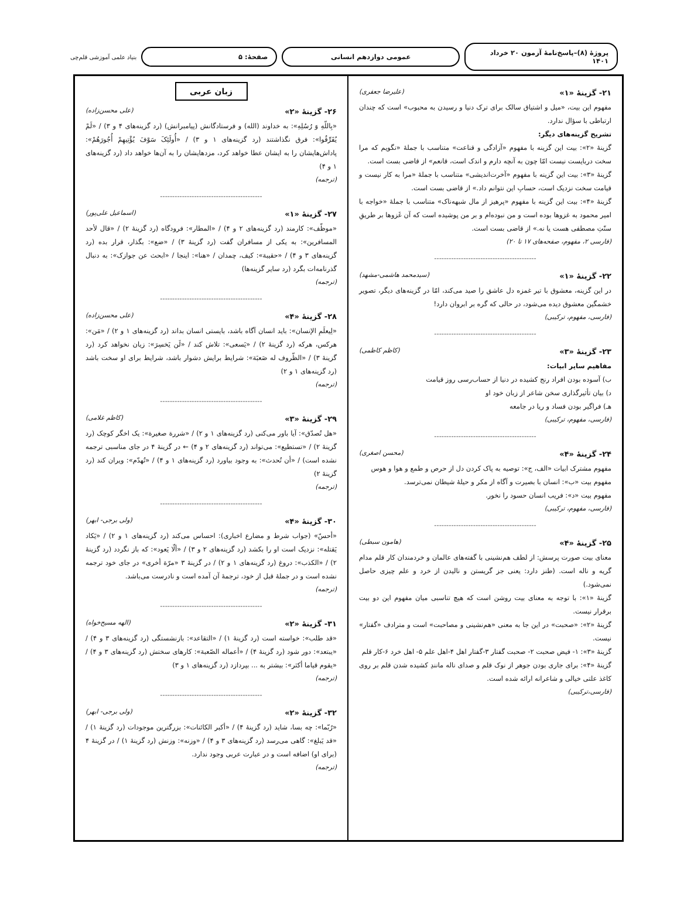پروژهٔ (۸)–پاسخ‌نامهٔ آزمون ۲۰ خرداد ۱۴۰۱
عمومی دوازدهم انسانی صفحهٔ: ۵
بنیاد علمی آموزشی قلم‌چی
۲۱- گزینهٔ «۱» (علیرضا جعفری)
مفهوم این بیت، «میل و اشتیاق سالک برای ترک دنیا و رسیدن به محبوب» است که چندان ارتباطی با سؤال ندارد.
تشریح گزینه‌های دیگر:
گزینهٔ «۲»: بیت این گزینه با مفهوم «آزادگی و قناعت» متناسب با جملهٔ «نگویم که مرا سخت دربایست نیست امّا چون به آنچه دارم و اندک است، قانعم» از قاضی بست است.
گزینهٔ «۳»: بیت این گزینه با مفهوم «آخرت‌اندیشی» متناسب با جملهٔ «مرا به کار نیست و قیامت سخت نزدیک است، حسابِ این نتوانم داد.» از قاضی بست است.
گزینهٔ «۴»: بیت این گزینه با مفهوم «پرهیز از مال شبهه‌ناک» متناسب با جملهٔ «خواجه با امیر محمود به غزوها بوده است و من نبوده‌ام و بر من پوشیده است که آن غَزوها بر طریقِ سنّتِ مصطفی هست یا نه.» از قاضی بست است.
(فارسی ۲، مفهوم، صفحه‌های ۱۷ تا ۲۰)
------------------------------------------
۲۲- گزینهٔ «۱» (سیدمحمد هاشمی-مشهد)
در این گزینه، معشوق با تیر غمزه دل عاشق را صید می‌کند، امّا در گزینه‌های دیگر، تصویر خشمگین معشوق دیده می‌شود، در حالی که گره بر ابروان دارد!
(فارسی، مفهوم، ترکیبی)
------------------------------------------
۲۳- گزینهٔ «۳» (کاظم کاظمی)
مفاهیم سایر ابیات:
ب) آسوده بودن افراد رنج کشیده در دنیا از حساب‌رسی روز قیامت
د) بیان تأثیرگذاری سخن شاعر از زبان خود او
هـ) فراگیر بودن فساد و ریا در جامعه
(فارسی، مفهوم، ترکیبی)
------------------------------------------
۲۴- گزینهٔ «۴» (محسن اصغری)
مفهوم مشترک ابیات «الف، ج»: توصیه به پاک کردن دل از حرص و طمع و هوا و هوس
مفهوم بیت «ب»: انسان با بصیرت و آگاه از مکر و حیلهٔ شیطان نمی‌ترسد.
مفهوم بیت «د»: فریب انسان حسود را نخور.
(فارسی، مفهوم، ترکیبی)
------------------------------------------
۲۵- گزینهٔ «۴» (هامون سبطی)
معنای بیت صورت پرسش: از لطف هم‌نشینی با گفته‌های عالمان و خردمندان کار قلم مدام گریه و ناله است. (طنز دارد: یعنی جز گریستن و نالیدن از خرد و علم چیزی حاصل نمی‌شود.)
گزینهٔ «۱»: با توجه به معنای بیت روشن است که هیچ تناسبی میان مفهوم این دو بیت برقرار نیست.
گزینهٔ «۲»: «صحبت» در این جا به معنی «هم‌نشینی و مصاحبت» است و مترادف «گفتار» نیست.
گزینهٔ «۳»: ۱- فیض صحبت ۲- صحبت گفتار ۳-گفتار اهل ۴-اهل علم ۵- اهل خرد ۶-کار قلم
گزینهٔ «۴»: برای جاری بودن جوهر از نوک قلم و صدای ناله مانندِ کشیده شدن قلم بر روی کاغذ علتی خیالی و شاعرانه ارائه شده است.
(فارسی،ترکیبی)
زبان عربی
۲۶- گزینهٔ «۲» (علی محسن‌زاده)
«بِاللّهِ وَ رُسُلِهِ»: به خداوند (الله) و فرستادگانش (پیامبرانش) (رد گزینه‌های ۴ و ۳) / «لَمْ یُفَرِّقُوا»: فرق نگذاشتند (رد گزینه‌های ۱ و ۳) / «أُولَئِکَ سَوْفَ یُؤْتِیهِمْ أُجُورَهُمْ»: پاداش‌هایشان را به ایشان عطا خواهد کرد، مزدهایشان را به آن‌ها خواهد داد (رد گزینه‌های ۱ و ۴)
(ترجمه)
------------------------------------------
۲۷- گزینهٔ «۱» (اسماعیل علی‌پور)
«موظّف»: کارمند (رد گزینه‌های ۲ و ۴) / «المطار»: فرودگاه (رد گزینهٔ ۲) / «قال لأحد المسافرین»: به یکی از مسافران گفت (رد گزینهٔ ۳) / «ضع»: بگذار، قرار بده (رد گزینه‌های ۳ و ۴) / «حقیبة»: کیف، چمدان / «هنا»: اینجا / «ابحث عن جوازک»: به دنبال گذرنامه‌ات بگرد (رد سایر گزینه‌ها)
(ترجمه)
------------------------------------------
۲۸- گزینهٔ «۴» (علی محسن‌زاده)
«لِیعلَمِ الإنسان»: باید انسان آگاه باشد، بایستی انسان بداند (رد گزینه‌های ۱ و ۲) / «مَن»: هرکس، هرکه (رد گزینهٔ ۲) / «یَسعی»: تلاش کند / «لَن یَخسِرَ»: زیان نخواهد کرد (رد گزینهٔ ۳) / «الظّروف له صَعبَة»: شرایط برایش دشوار باشد، شرایط برای او سخت باشد (رد گزینه‌های ۱ و ۲)
(ترجمه)
------------------------------------------
۲۹- گزینهٔ «۳» (کاظم غلامی)
«هل تُصدّق»: آیا باور می‌کنی (رد گزینه‌های ۱ و ۲) / «شررة صغیرة»: یک اخگر کوچک (رد گزینهٔ ۲) / «تستطیع»: می‌تواند (رد گزینه‌های ۲ و ۴) ← در گزینهٔ ۴ در جای مناسبی ترجمه نشده است) / «أن تُحدث»: به وجود بیاورد (رد گزینه‌های ۱ و ۴) / «تُهدّم»: ویران کند (رد گزینهٔ ۲)
(ترجمه)
------------------------------------------
۳۰- گزینهٔ «۴» (ولی برجی- ابهر)
«أحسّ» (جواب شرط و مضارع اخباری): احساس می‌کند (رد گزینه‌های ۱ و ۲) / «یَکاد یَقتله»: نزدیک است او را بکشد (رد گزینه‌های ۲ و ۳) / «ألّا یَعود»: که باز نگردد (رد گزینهٔ ۲) / «الکذب»: دروغ (رد گزینه‌های ۱ و ۲) / در گزینهٔ ۳ «مرّة أخری» در جای خود ترجمه نشده است و در جملهٔ قبل از خود، ترجمهٔ آن آمده است و نادرست می‌باشد.
(ترجمه)
------------------------------------------
۳۱- گزینهٔ «۲» (الهه مسیح‌خواه)
«قد طلب»: خواسته است (رد گزینهٔ ۱) / «التقاعد»: بازنشستگی (رد گزینه‌های ۳ و ۴) / «یبتعد»: دور شود (رد گزینهٔ ۴) / «أعماله الصّعبة»: کارهای سختش (رد گزینه‌های ۳ و ۴) / «یقوم قیاما أکثر»: بیشتر به ... بپردازد (رد گزینه‌های ۱ و ۳)
(ترجمه)
------------------------------------------
۳۲- گزینهٔ «۲» (ولی برجی- ابهر)
«رُبّما»: چه بسا، شاید (رد گزینهٔ ۴) / «أکبر الکائنات»: بزرگترین موجودات (رد گزینهٔ ۱) / «قد یَبلغ»: گاهی می‌رسد (رد گزینه‌های ۳ و ۴) / «وزنه»: وزنش (رد گزینهٔ ۱) / در گزینهٔ ۴ (برای او) اضافه است و در عبارت عربی وجود ندارد.
(ترجمه)